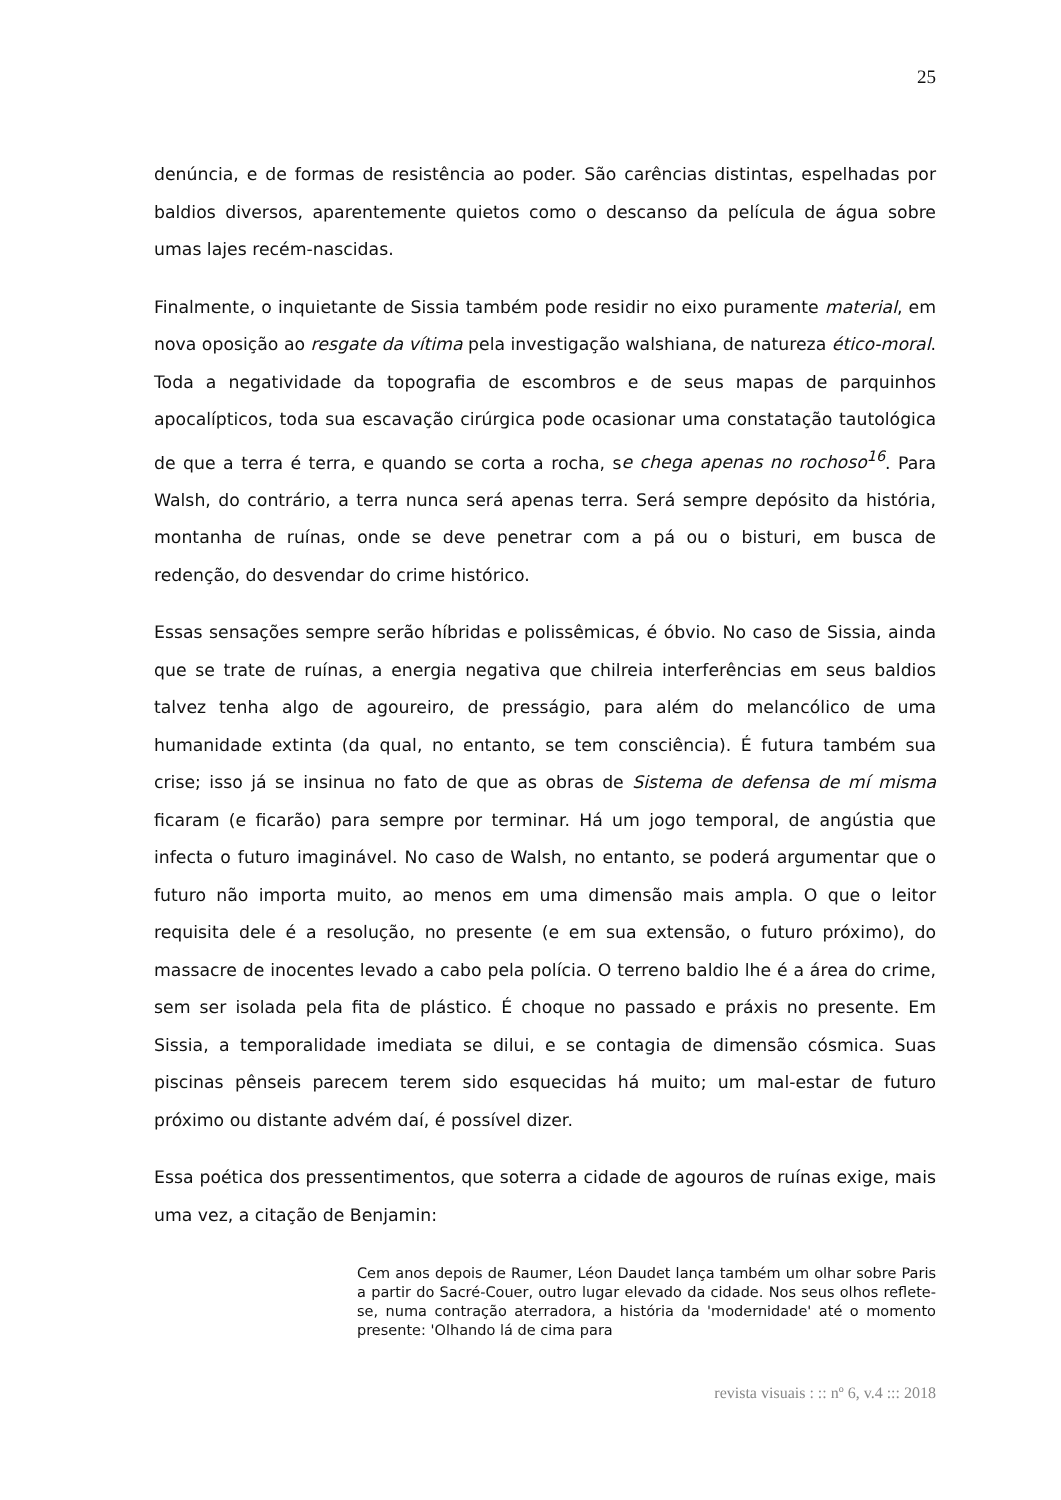25
denúncia, e de formas de resistência ao poder. São carências distintas, espelhadas por baldios diversos, aparentemente quietos como o descanso da película de água sobre umas lajes recém-nascidas.
Finalmente, o inquietante de Sissia também pode residir no eixo puramente material, em nova oposição ao resgate da vítima pela investigação walshiana, de natureza ético-moral. Toda a negatividade da topografia de escombros e de seus mapas de parquinhos apocalípticos, toda sua escavação cirúrgica pode ocasionar uma constatação tautológica de que a terra é terra, e quando se corta a rocha, se chega apenas no rochoso<sup>16</sup>. Para Walsh, do contrário, a terra nunca será apenas terra. Será sempre depósito da história, montanha de ruínas, onde se deve penetrar com a pá ou o bisturi, em busca de redenção, do desvendar do crime histórico.
Essas sensações sempre serão híbridas e polissêmicas, é óbvio. No caso de Sissia, ainda que se trate de ruínas, a energia negativa que chilreia interferências em seus baldios talvez tenha algo de agoureiro, de presságio, para além do melancólico de uma humanidade extinta (da qual, no entanto, se tem consciência). É futura também sua crise; isso já se insinua no fato de que as obras de Sistema de defensa de mí misma ficaram (e ficarão) para sempre por terminar. Há um jogo temporal, de angústia que infecta o futuro imaginável. No caso de Walsh, no entanto, se poderá argumentar que o futuro não importa muito, ao menos em uma dimensão mais ampla. O que o leitor requisita dele é a resolução, no presente (e em sua extensão, o futuro próximo), do massacre de inocentes levado a cabo pela polícia. O terreno baldio lhe é a área do crime, sem ser isolada pela fita de plástico. É choque no passado e práxis no presente. Em Sissia, a temporalidade imediata se dilui, e se contagia de dimensão cósmica. Suas piscinas pênseis parecem terem sido esquecidas há muito; um mal-estar de futuro próximo ou distante advém daí, é possível dizer.
Essa poética dos pressentimentos, que soterra a cidade de agouros de ruínas exige, mais uma vez, a citação de Benjamin:
Cem anos depois de Raumer, Léon Daudet lança também um olhar sobre Paris a partir do Sacré-Couer, outro lugar elevado da cidade. Nos seus olhos reflete-se, numa contração aterradora, a história da 'modernidade' até o momento presente: 'Olhando lá de cima para
revista visuais : :: nº 6, v.4 ::: 2018